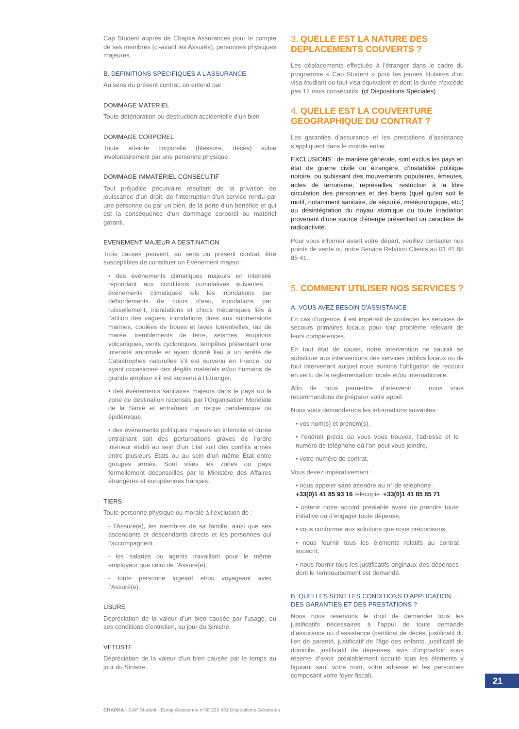Cap Student auprès de Chapka Assurances pour le compte de ses membres (ci-avant les Assurés), personnes physiques majeures.
B. DEFINITIONS SPECIFIQUES A L’ASSURANCE
Au sens du présent contrat, on entend par :
DOMMAGE MATERIEL
Toute détérioration ou destruction accidentelle d’un bien
DOMMAGE CORPOREL
Toute atteinte corporelle (blessure, décès) subie involontairement par une personne physique.
DOMMAGE IMMATERIEL CONSECUTIF
Tout préjudice pécuniaire résultant de la privation de jouissance d’un droit, de l’interruption d’un service rendu par une personne ou par un bien, de la perte d’un bénéfice et qui est la conséquence d’un dommage corporel ou matériel garanti.
EVENEMENT MAJEUR A DESTINATION
Trois causes peuvent, au sens du présent contrat, être susceptibles de constituer un Evénement majeur :
• des événements climatiques majeurs en intensité répondant aux conditions cumulatives suivantes : événements climatiques tels les inondations par débordements de cours d’eau, inondations par ruissellement, inondations et chocs mécaniques liés à l’action des vagues, inondations dues aux submersions marines, coulées de boues et laves torrentielles, raz de marée, tremblements de terre, séismes, éruptions volcaniques, vents cycloniques, tempêtes présentant une intensité anormale et ayant donné lieu à un arrêté de Catastrophes naturelles s’il est survenu en France, ou ayant occasionné des dégâts matériels et/ou humains de grande ampleur s’il est survenu à l’Etranger,
• des événements sanitaires majeurs dans le pays ou la zone de destination recensés par l’Organisation Mondiale de la Santé et entraînant un risque pandémique ou épidémique,
• des événements politiques majeurs en intensité et durée entraînant soit des perturbations graves de l’ordre intérieur établi au sein d’un Etat soit des conflits armés entre plusieurs Etats ou au sein d’un même Etat entre groupes armés. Sont visés les zones ou pays formellement déconseillés par le Ministère des Affaires étrangères et européennes français.
TIERS
Toute personne physique ou morale à l’exclusion de :
- l’Assuré(e), les membres de sa famille, ainsi que ses ascendants et descendants directs et les personnes qui l’accompagnent.
- les salariés ou agents travaillant pour le même employeur que celui de l’Assuré(e).
- toute personne logeant et/ou voyageant avec l’Assuré(e).
USURE
Dépréciation de la valeur d’un bien causée par l’usage, ou ses conditions d’entretien, au jour du Sinistre.
VETUSTE
Dépréciation de la valeur d’un bien causée par le temps au jour du Sinistre.
3. QUELLE EST LA NATURE DES DEPLACEMENTS COUVERTS ?
Les déplacements effectuée à l’étranger dans le cadre du programme « Cap Student » pour les jeunes titulaires d’un visa étudiant ou tout visa équivalent et dont la durée n’excède pas 12 mois consécutifs. (cf Dispositions Spéciales)
4. QUELLE EST LA COUVERTURE GEOGRAPHIQUE DU CONTRAT ?
Les garanties d’assurance et les prestations d’assistance s’appliquent dans le monde entier.
EXCLUSIONS : de manière générale, sont exclus les pays en état de guerre civile ou étrangère, d’instabilité politique notoire, ou subissant des mouvements populaires, émeutes, actes de terrorisme, représailles, restriction à la libre circulation des personnes et des biens (quel qu’en soit le motif, notamment sanitaire, de sécurité, météorologique, etc.) ou désintégration du noyau atomique ou toute irradiation provenant d’une source d’énergie présentant un caractère de radioactivité.
Pour vous informer avant votre départ, veuillez contacter nos points de vente ou notre Service Relation Clients au 01 41 85 85 41.
5. COMMENT UTILISER NOS SERVICES ?
A. VOUS AVEZ BESOIN D’ASSISTANCE
En cas d’urgence, il est impératif de contacter les services de secours primaires locaux pour tout problème relevant de leurs compétences.
En tout état de cause, notre intervention ne saurait se substituer aux interventions des services publics locaux ou de tout intervenant auquel nous aurions l’obligation de recourir en vertu de la réglementation locale et/ou internationale.
Afin de nous permettre d’intervenir : nous vous recommandons de préparer votre appel.
Nous vous demanderons les informations suivantes :
• vos nom(s) et prénom(s),
• l’endroit précis où vous vous trouvez, l’adresse et le numéro de téléphone où l’on peut vous joindre,
• votre numéro de contrat.
Vous devez impérativement :
• nous appeler sans attendre au n° de téléphone :
+33(0)1 41 85 93 16 télécopie :+33(0)1 41 85 85 71
• obtenir notre accord préalable avant de prendre toute initiative ou d’engager toute dépense,
• vous conformer aux solutions que nous préconisons,
• nous fournir tous les éléments relatifs au contrat souscrit,
• nous fournir tous les justificatifs originaux des dépenses dont le remboursement est demandé.
B. QUELLES SONT LES CONDITIONS D’APPLICATION DES GARANTIES ET DES PRESTATIONS ?
Nous nous réservons le droit de demander tous les justificatifs nécessaires à l’appui de toute demande d’assurance ou d’assistance (certificat de décès, justificatif du lien de parenté, justificatif de l’âge des enfants, justificatif de domicile, justificatif de dépenses, avis d’imposition sous réserve d’avoir préalablement occulté tous les éléments y figurant sauf votre nom, votre adresse et les personnes composant votre foyer fiscal).
21
CHAPKA - CAP Student - Europ Assistance n°58 223 431 Dispositions Générales